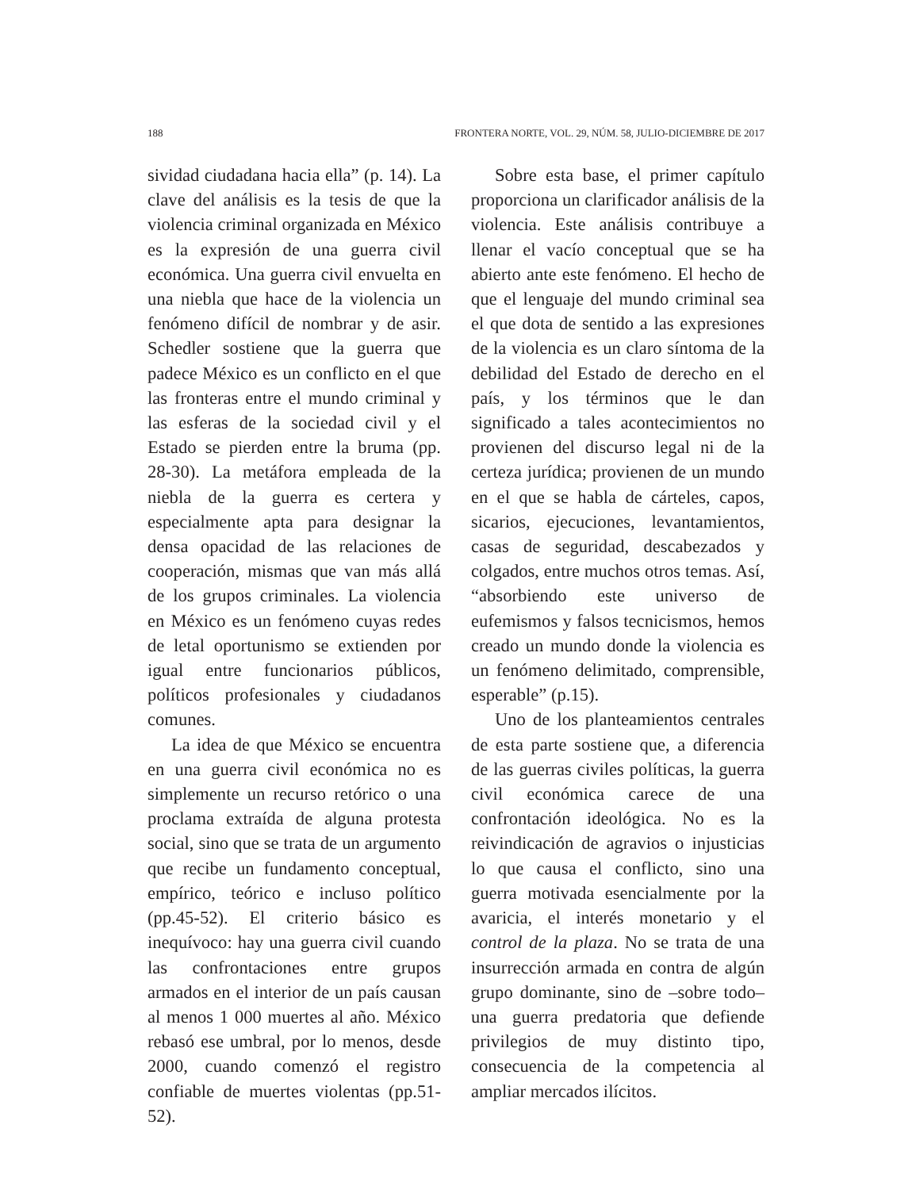188 FRONTERA NORTE, VOL. 29, NÚM. 58, JULIO-DICIEMBRE DE 2017
sividad ciudadana hacia ella” (p. 14). La clave del análisis es la tesis de que la violencia criminal organizada en México es la expresión de una guerra civil económica. Una guerra civil envuelta en una niebla que hace de la violencia un fenómeno difícil de nombrar y de asir. Schedler sostiene que la guerra que padece México es un conflicto en el que las fronteras entre el mundo criminal y las esferas de la sociedad civil y el Estado se pierden entre la bruma (pp. 28-30). La metáfora empleada de la niebla de la guerra es certera y especialmente apta para designar la densa opacidad de las relaciones de cooperación, mismas que van más allá de los grupos criminales. La violencia en México es un fenómeno cuyas redes de letal oportunismo se extienden por igual entre funcionarios públicos, políticos profesionales y ciudadanos comunes.
La idea de que México se encuentra en una guerra civil económica no es simplemente un recurso retórico o una proclama extraída de alguna protesta social, sino que se trata de un argumento que recibe un fundamento conceptual, empírico, teórico e incluso político (pp.45-52). El criterio básico es inequívoco: hay una guerra civil cuando las confrontaciones entre grupos armados en el interior de un país causan al menos 1 000 muertes al año. México rebasó ese umbral, por lo menos, desde 2000, cuando comenzó el registro confiable de muertes violentas (pp.51-52).
Sobre esta base, el primer capítulo proporciona un clarificador análisis de la violencia. Este análisis contribuye a llenar el vacío conceptual que se ha abierto ante este fenómeno. El hecho de que el lenguaje del mundo criminal sea el que dota de sentido a las expresiones de la violencia es un claro síntoma de la debilidad del Estado de derecho en el país, y los términos que le dan significado a tales acontecimientos no provienen del discurso legal ni de la certeza jurídica; provienen de un mundo en el que se habla de cárteles, capos, sicarios, ejecuciones, levantamientos, casas de seguridad, descabezados y colgados, entre muchos otros temas. Así, “absorbiendo este universo de eufemismos y falsos tecnicismos, hemos creado un mundo donde la violencia es un fenómeno delimitado, comprensible, esperable” (p.15).
Uno de los planteamientos centrales de esta parte sostiene que, a diferencia de las guerras civiles políticas, la guerra civil económica carece de una confrontación ideológica. No es la reivindicación de agravios o injusticias lo que causa el conflicto, sino una guerra motivada esencialmente por la avaricia, el interés monetario y el control de la plaza. No se trata de una insurrección armada en contra de algún grupo dominante, sino de –sobre todo– una guerra predatoria que defiende privilegios de muy distinto tipo, consecuencia de la competencia al ampliar mercados ilícitos.